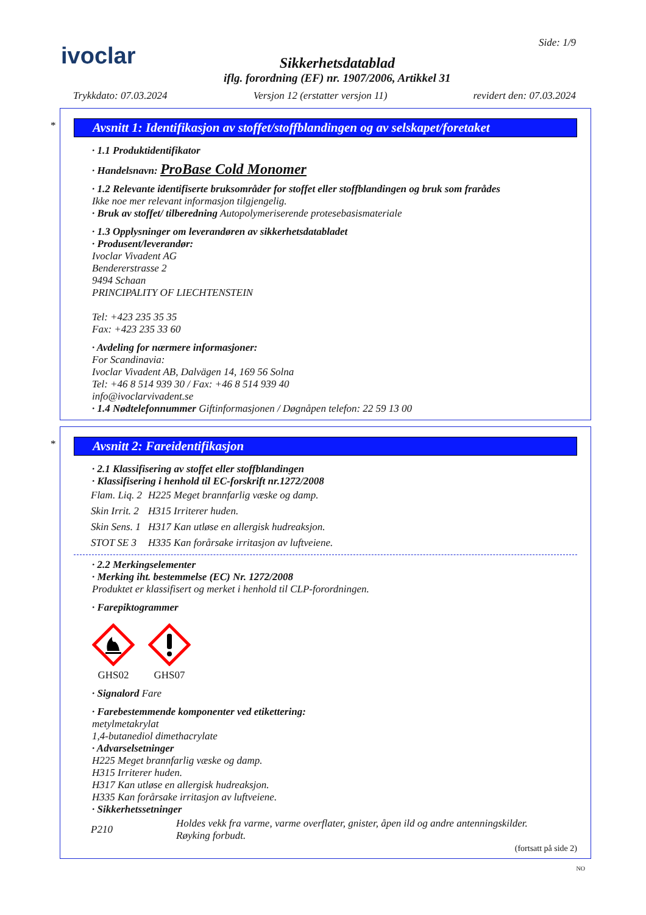ivoclar
Sikkerhetsdatablad
iflg. forordning (EF) nr. 1907/2006, Artikkel 31
Side: 1/9
Trykkdato: 07.03.2024 Versjon 12 (erstatter versjon 11) revidert den: 07.03.2024
*
Avsnitt 1: Identifikasjon av stoffet/stoffblandingen og av selskapet/foretaket
· 1.1 Produktidentifikator
· Handelsnavn: ProBase Cold Monomer
· 1.2 Relevante identifiserte bruksområder for stoffet eller stoffblandingen og bruk som frarådes
Ikke noe mer relevant informasjon tilgjengelig.
· Bruk av stoffet/ tilberedning Autopolymeriserende protesebasismateriale
· 1.3 Opplysninger om leverandøren av sikkerhetsdatabladet
· Produsent/leverandør:
Ivoclar Vivadent AG
Bendererstrasse 2
9494 Schaan
PRINCIPALITY OF LIECHTENSTEIN
Tel: +423 235 35 35
Fax: +423 235 33 60
· Avdeling for nærmere informasjoner:
For Scandinavia:
Ivoclar Vivadent AB, Dalvägen 14, 169 56 Solna
Tel: +46 8 514 939 30 / Fax: +46 8 514 939 40
info@ivoclarvivadent.se
· 1.4 Nødtelefonnummer Giftinformasjonen / Døgnåpen telefon: 22 59 13 00
*
Avsnitt 2: Fareidentifikasjon
· 2.1 Klassifisering av stoffet eller stoffblandingen
· Klassifisering i henhold til EC-forskrift nr.1272/2008
| Flam. Liq. 2 | H225 Meget brannfarlig væske og damp. |
| Skin Irrit. 2 | H315 Irriterer huden. |
| Skin Sens. 1 | H317 Kan utløse en allergisk hudreaksjon. |
| STOT SE 3 | H335 Kan forårsake irritasjon av luftveiene. |
· 2.2 Merkingselementer
· Merking iht. bestemmelse (EC) Nr. 1272/2008
Produktet er klassifisert og merket i henhold til CLP-forordningen.
· Farepiktogrammer
GHS02
GHS07
· Signalord Fare
· Farebestemmende komponenter ved etikettering:
metylmetakrylat
1,4-butanediol dimethacrylate
· Advarselsetninger
H225 Meget brannfarlig væske og damp.
H315 Irriterer huden.
H317 Kan utløse en allergisk hudreaksjon.
H335 Kan forårsake irritasjon av luftveiene.
· Sikkerhetssetninger
| P210 | Holdes vekk fra varme, varme overflater, gnister, åpen ild og andre antenningskilder. Røyking forbudt. |
(fortsatt på side 2)
NO